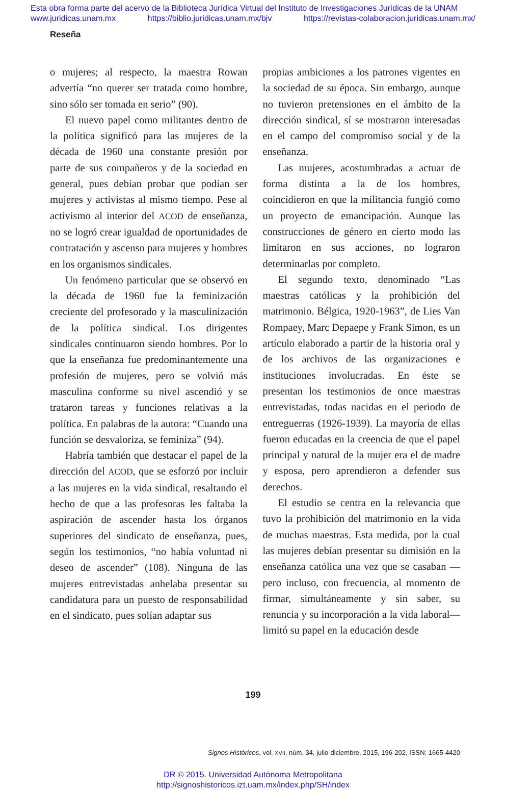Esta obra forma parte del acervo de la Biblioteca Jurídica Virtual del Instituto de Investigaciones Jurídicas de la UNAM
www.juridicas.unam.mx https://biblio.juridicas.unam.mx/bjv https://revistas-colaboracion.juridicas.unam.mx/
Reseña
o mujeres; al respecto, la maestra Rowan advertía “no querer ser tratada como hombre, sino sólo ser tomada en serio” (90).
El nuevo papel como militantes dentro de la política significó para las mujeres de la década de 1960 una constante presión por parte de sus compañeros y de la sociedad en general, pues debían probar que podían ser mujeres y activistas al mismo tiempo. Pese al activismo al interior del ACOD de enseñanza, no se logró crear igualdad de oportunidades de contratación y ascenso para mujeres y hombres en los organismos sindicales.
Un fenómeno particular que se observó en la década de 1960 fue la feminización creciente del profesorado y la masculinización de la política sindical. Los dirigentes sindicales continuaron siendo hombres. Por lo que la enseñanza fue predominantemente una profesión de mujeres, pero se volvió más masculina conforme su nivel ascendió y se trataron tareas y funciones relativas a la política. En palabras de la autora: “Cuando una función se desvaloriza, se feminiza” (94).
Habría también que destacar el papel de la dirección del ACOD, que se esforzó por incluir a las mujeres en la vida sindical, resaltando el hecho de que a las profesoras les faltaba la aspiración de ascender hasta los órganos superiores del sindicato de enseñanza, pues, según los testimonios, “no había voluntad ni deseo de ascender” (108). Ninguna de las mujeres entrevistadas anhelaba presentar su candidatura para un puesto de responsabilidad en el sindicato, pues solían adaptar sus
propias ambiciones a los patrones vigentes en la sociedad de su época. Sin embargo, aunque no tuvieron pretensiones en el ámbito de la dirección sindical, sí se mostraron interesadas en el campo del compromiso social y de la enseñanza.
Las mujeres, acostumbradas a actuar de forma distinta a la de los hombres, coincidieron en que la militancia fungió como un proyecto de emancipación. Aunque las construcciones de género en cierto modo las limitaron en sus acciones, no lograron determinarlas por completo.
El segundo texto, denominado “Las maestras católicas y la prohibición del matrimonio. Bélgica, 1920-1963”, de Lies Van Rompaey, Marc Depaepe y Frank Simon, es un artículo elaborado a partir de la historia oral y de los archivos de las organizaciones e instituciones involucradas. En éste se presentan los testimonios de once maestras entrevistadas, todas nacidas en el periodo de entreguerras (1926-1939). La mayoría de ellas fueron educadas en la creencia de que el papel principal y natural de la mujer era el de madre y esposa, pero aprendieron a defender sus derechos.
El estudio se centra en la relevancia que tuvo la prohibición del matrimonio en la vida de muchas maestras. Esta medida, por la cual las mujeres debían presentar su dimisión en la enseñanza católica una vez que se casaban —pero incluso, con frecuencia, al momento de firmar, simultáneamente y sin saber, su renuncia y su incorporación a la vida laboral— limitó su papel en la educación desde
199
Signos Históricos, vol. XVII, núm. 34, julio-diciembre, 2015, 196-202, ISSN: 1665-4420
DR © 2015. Universidad Autónoma Metropolitana
http://signoshistoricos.izt.uam.mx/index.php/SH/index